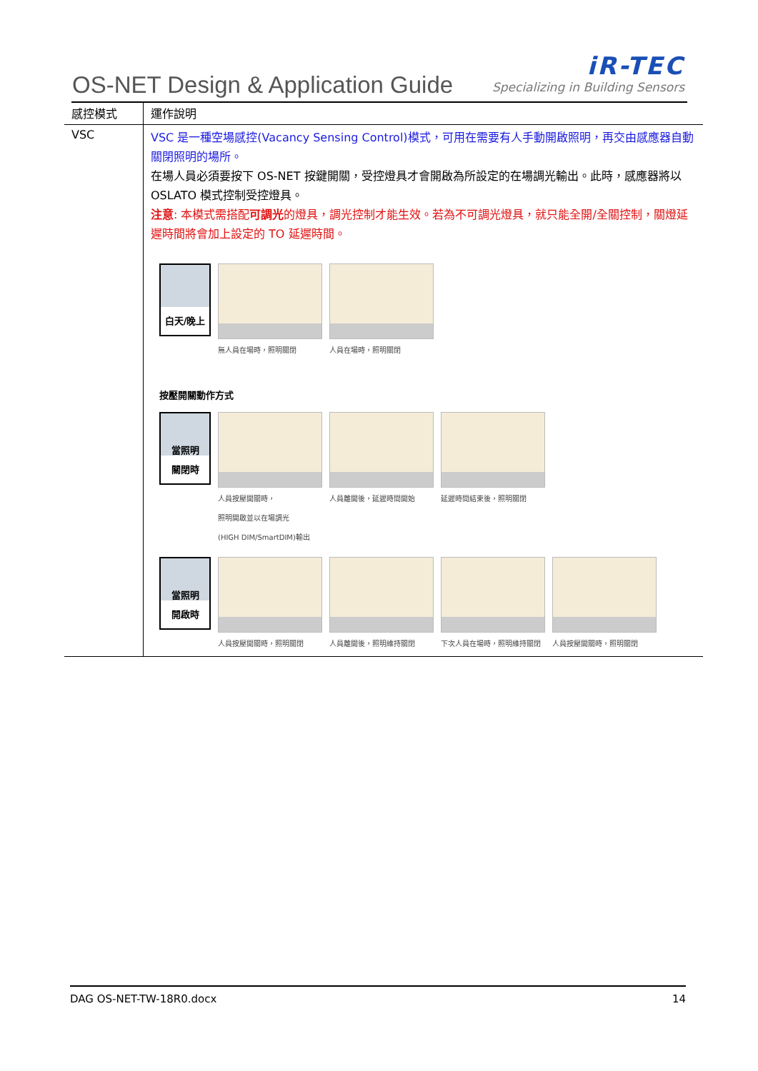OS-NET Design & Application Guide
iR-TEC
Specializing in Building Sensors
| 感控模式 | 運作說明 |
| VSC | VSC 是一種空場感控(Vacancy Sensing Control)模式，可用在需要有人手動開啟照明，再交由感應器自動關閉照明的場所。 在場人員必須要按下 OS-NET 按鍵開關，受控燈具才會開啟為所設定的在場調光輸出。此時，感應器將以 OSLATO 模式控制受控燈具。 注意 : 本模式需搭配 可調光 的燈具，調光控制才能生效。若為不可調光燈具，就只能全開/全關控制，關燈延遲時間將會加上設定的 TO 延遲時間。 白天/晚上 無人員在場時，照明關閉 人員在場時，照明關閉 按壓開關動作方式 當照明 關閉時 人員按壓開關時， 照明開啟並以在場調光 (HIGH DIM/SmartDIM)輸出 人員離開後，延遲時間開始 延遲時間結束後，照明關閉 當照明 開啟時 人員按壓開關時，照明關閉 人員離開後，照明維持關閉 下次人員在場時，照明維持關閉 人員按壓開關時，照明關閉 |
DAG OS-NET-TW-18R0.docx 14